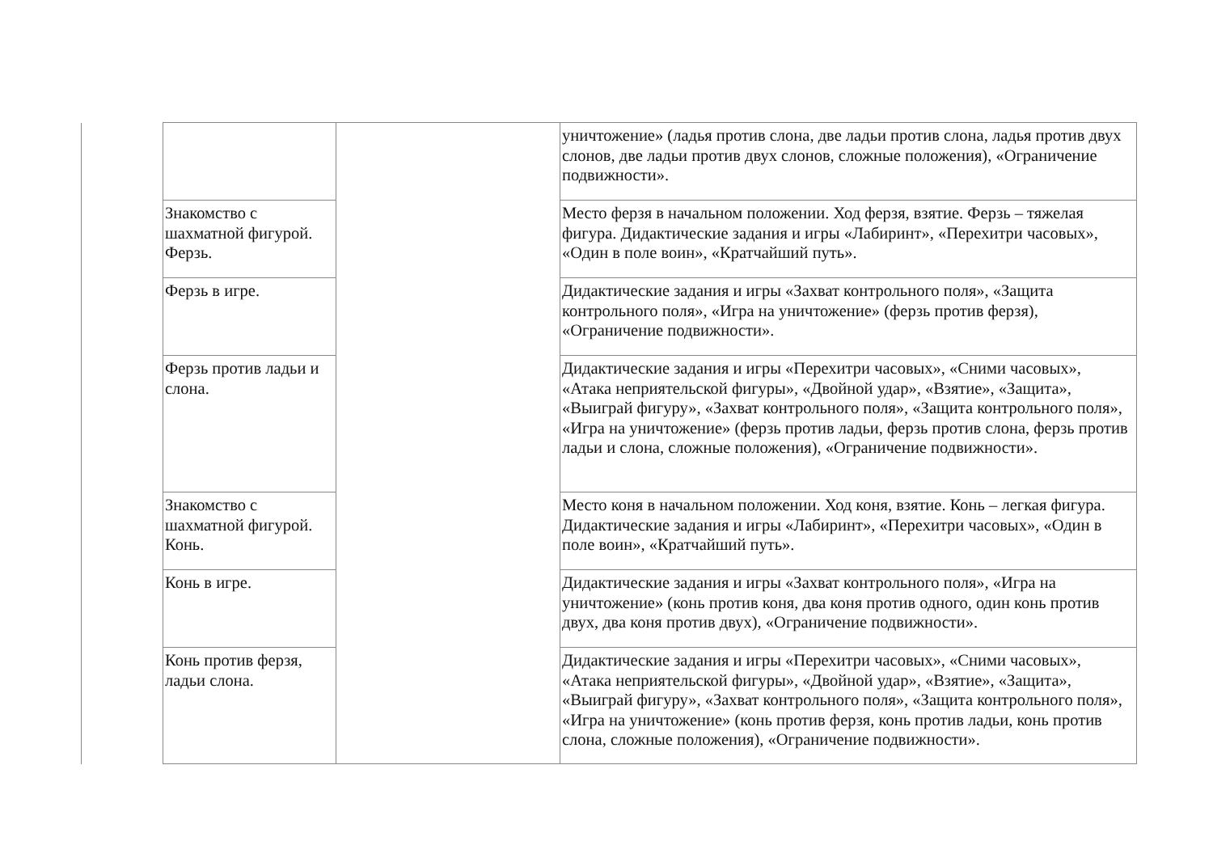| | | уничтожение» (ладья против слона, две ладьи против слона, ладья против двух слонов, две ладьи против двух слонов, сложные положения), «Ограничение подвижности». |
| Знакомство с шахматной фигурой. Ферзь. | | Место ферзя в начальном положении. Ход ферзя, взятие. Ферзь – тяжелая фигура. Дидактические задания и игры «Лабиринт», «Перехитри часовых», «Один в поле воин», «Кратчайший путь». |
| Ферзь в игре. | | Дидактические задания и игры «Захват контрольного поля», «Защита контрольного поля», «Игра на уничтожение» (ферзь против ферзя), «Ограничение подвижности». |
| Ферзь против ладьи и слона. | | Дидактические задания и игры «Перехитри часовых», «Сними часовых», «Атака неприятельской фигуры», «Двойной удар», «Взятие», «Защита», «Выиграй фигуру», «Захват контрольного поля», «Защита контрольного поля», «Игра на уничтожение» (ферзь против ладьи, ферзь против слона, ферзь против ладьи и слона, сложные положения), «Ограничение подвижности». |
| Знакомство с шахматной фигурой. Конь. | | Место коня в начальном положении. Ход коня, взятие. Конь – легкая фигура. Дидактические задания и игры «Лабиринт», «Перехитри часовых», «Один в поле воин», «Кратчайший путь». |
| Конь в игре. | | Дидактические задания и игры «Захват контрольного поля», «Игра на уничтожение» (конь против коня, два коня против одного, один конь против двух, два коня против двух), «Ограничение подвижности». |
| Конь против ферзя, ладьи слона. | | Дидактические задания и игры «Перехитри часовых», «Сними часовых», «Атака неприятельской фигуры», «Двойной удар», «Взятие», «Защита», «Выиграй фигуру», «Захват контрольного поля», «Защита контрольного поля», «Игра на уничтожение» (конь против ферзя, конь против ладьи, конь против слона, сложные положения), «Ограничение подвижности». |